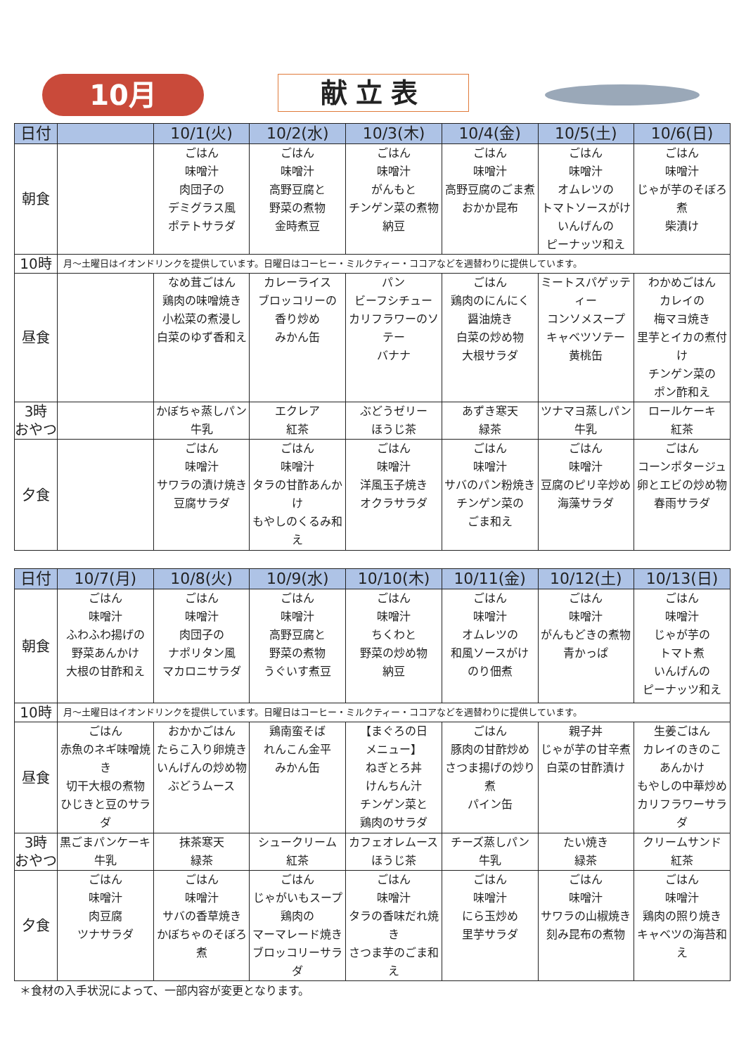10月 献立表
| 日付 | | 10/1(火) | 10/2(水) | 10/3(木) | 10/4(金) | 10/5(土) | 10/6(日) |
| --- | --- | --- | --- | --- | --- | --- | --- |
| 朝食 | | ごはん 味噌汁 肉団子の デミグラス風 ポテトサラダ | ごはん 味噌汁 高野豆腐と 野菜の煮物 金時煮豆 | ごはん 味噌汁 がんもと チンゲン菜の煮物 納豆 | ごはん 味噌汁 高野豆腐のごま煮 おかか昆布 | ごはん 味噌汁 オムレツの トマトソースがけ いんげんの ピーナッツ和え | ごはん 味噌汁 じゃが芋のそぼろ煮 柴漬け |
| 10時 | 月～土曜日はイオンドリンクを提供しています。日曜日はコーヒー・ミルクティー・ココアなどを週替わりに提供しています。 | | | | | | |
| 昼食 | | なめ茸ごはん 鶏肉の味噌焼き 小松菜の煮浸し 白菜のゆず香和え | カレーライス ブロッコリーの 香り炒め みかん缶 | パン ビーフシチュー カリフラワーのソテー バナナ | ごはん 鶏肉のにんにく 醤油焼き 白菜の炒め物 大根サラダ | ミートスパゲッティー コンソメスープ キャベツソテー 黄桃缶 | わかめごはん カレイの 梅マヨ焼き 里芋とイカの煮付け チンゲン菜の ポン酢和え |
| 3時 おやつ | | かぼちゃ蒸しパン 牛乳 | エクレア 紅茶 | ぶどうゼリー ほうじ茶 | あずき寒天 緑茶 | ツナマヨ蒸しパン 牛乳 | ロールケーキ 紅茶 |
| 夕食 | | ごはん 味噌汁 サワラの漬け焼き 豆腐サラダ | ごはん 味噌汁 タラの甘酢あんかけ もやしのくるみ和え | ごはん 味噌汁 洋風玉子焼き オクラサラダ | ごはん 味噌汁 サバのパン粉焼き チンゲン菜の ごま和え | ごはん 味噌汁 豆腐のピリ辛炒め 海藻サラダ | ごはん コーンポタージュ 卵とエビの炒め物 春雨サラダ |
| 日付 | 10/7(月) | 10/8(火) | 10/9(水) | 10/10(木) | 10/11(金) | 10/12(土) | 10/13(日) |
| --- | --- | --- | --- | --- | --- | --- | --- |
| 朝食 | ごはん 味噌汁 ふわふわ揚げの 野菜あんかけ 大根の甘酢和え | ごはん 味噌汁 肉団子の ナポリタン風 マカロニサラダ | ごはん 味噌汁 高野豆腐と 野菜の煮物 うぐいす煮豆 | ごはん 味噌汁 ちくわと 野菜の炒め物 納豆 | ごはん 味噌汁 オムレツの 和風ソースがけ のり佃煮 | ごはん 味噌汁 がんもどきの煮物 青かっぱ | ごはん 味噌汁 じゃが芋の トマト煮 いんげんの ピーナッツ和え |
| 10時 | 月～土曜日はイオンドリンクを提供しています。日曜日はコーヒー・ミルクティー・ココアなどを週替わりに提供しています。 | | | | | | |
| 昼食 | ごはん 赤魚のネギ味噌焼き 切干大根の煮物 ひじきと豆のサラダ | おかかごはん たらこ入り卵焼き いんげんの炒め物 ぶどうムース | 鶏南蛮そば れんこん金平 みかん缶 | 【まぐろの日 メニュー】 ねぎとろ丼 けんちん汁 チンゲン菜と 鶏肉のサラダ | ごはん 豚肉の甘酢炒め さつま揚げの炒り煮 パイン缶 | 親子丼 じゃが芋の甘辛煮 白菜の甘酢漬け | 生姜ごはん カレイのきのこ あんかけ もやしの中華炒め カリフラワーサラダ |
| 3時 おやつ | 黒ごまパンケーキ 牛乳 | 抹茶寒天 緑茶 | シュークリーム 紅茶 | カフェオレムース ほうじ茶 | チーズ蒸しパン 牛乳 | たい焼き 緑茶 | クリームサンド 紅茶 |
| 夕食 | ごはん 味噌汁 肉豆腐 ツナサラダ | ごはん 味噌汁 サバの香草焼き かぼちゃのそぼろ煮 | ごはん じゃがいもスープ 鶏肉の マーマレード焼き ブロッコリーサラダ | ごはん 味噌汁 タラの香味だれ焼き さつま芋のごま和え | ごはん 味噌汁 にら玉炒め 里芋サラダ | ごはん 味噌汁 サワラの山椒焼き 刻み昆布の煮物 | ごはん 味噌汁 鶏肉の照り焼き キャベツの海苔和え |
＊食材の入手状況によって、一部内容が変更となります。